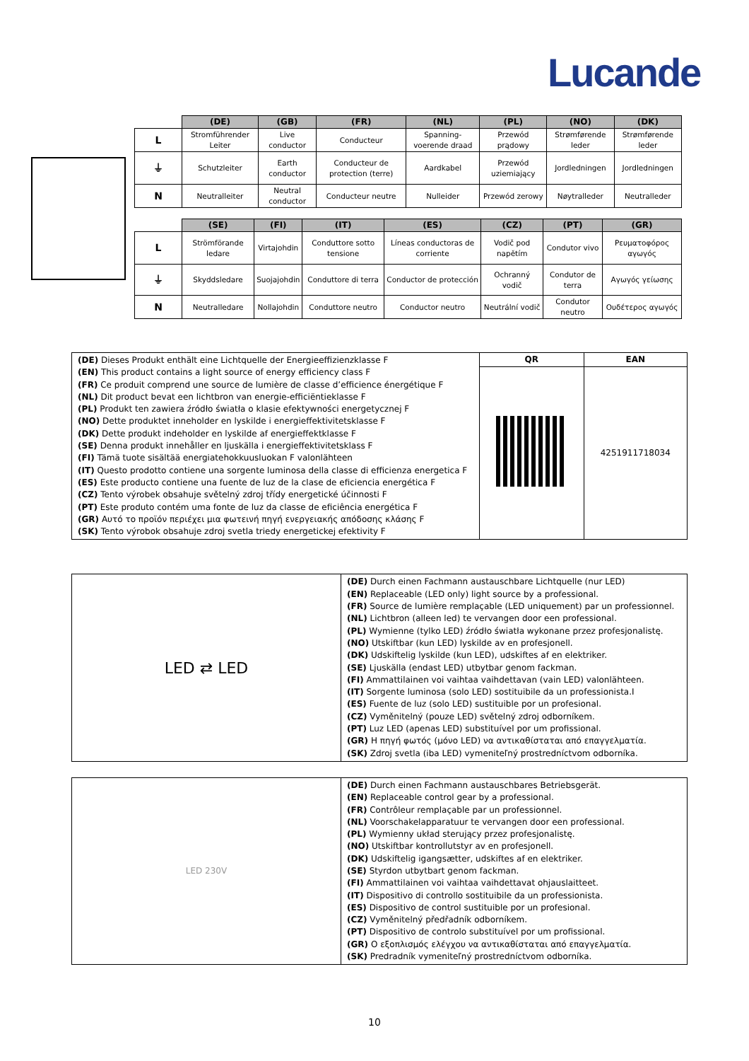Lucande
| | (DE) | (GB) | (FR) | (NL) | (PL) | (NO) | (DK) |
| --- | --- | --- | --- | --- | --- | --- | --- |
| L | Stromführender Leiter | Live conductor | Conducteur | Spanning-voerende draad | Przewód prądowy | Strømførende leder | Strømførende leder |
| ⏚ | Schutzleiter | Earth conductor | Conducteur de protection (terre) | Aardkabel | Przewód uziemiający | Jordledningen | Jordledningen |
| N | Neutralleiter | Neutral conductor | Conducteur neutre | Nulleider | Przewód zerowy | Nøytralleder | Neutralleder |
| | (SE) | (FI) | (IT) | (ES) | (CZ) | (PT) | (GR) |
| --- | --- | --- | --- | --- | --- | --- | --- |
| L | Strömförande ledare | Virtajohdin | Conduttore sotto tensione | Líneas conductoras de corriente | Vodič pod napětím | Condutor vivo | Ρευματοφόρος αγωγός |
| ⏚ | Skyddsledare | Suojajohdin | Conduttore di terra | Conductor de protección | Ochranný vodič | Condutor de terra | Αγωγός γείωσης |
| N | Neutralledare | Nollajohdin | Conduttore neutro | Conductor neutro | Neutrální vodič | Condutor neutro | Ουδέτερος αγωγός |
| (DE) Dieses Produkt enthält eine Lichtquelle der Energieeffizienzklasse F (EN) This product contains a light source of energy efficiency class F (FR) Ce produit comprend une source de lumière de classe d’efficience énergétique F (NL) Dit product bevat een lichtbron van energie-efficiëntieklasse F (PL) Produkt ten zawiera źródło światła o klasie efektywności energetycznej F (NO) Dette produktet inneholder en lyskilde i energieffektivitetsklasse F (DK) Dette produkt indeholder en lyskilde af energieffektklasse F (SE) Denna produkt innehåller en ljuskälla i energieffektivitetsklass F (FI) Tämä tuote sisältää energiatehokkuusluokan F valonlähteen (IT) Questo prodotto contiene una sorgente luminosa della classe di efficienza energetica F (ES) Este producto contiene una fuente de luz de la clase de eficiencia energética F (CZ) Tento výrobek obsahuje světelný zdroj třídy energetické účinnosti F (PT) Este produto contém uma fonte de luz da classe de eficiência energética F (GR) Αυτό το προϊόν περιέχει μια φωτεινή πηγή ενεργειακής απόδοσης κλάσης F (SK) Tento výrobok obsahuje zdroj svetla triedy energetickej efektivity F | QR | EAN |
| | | 4251911718034 |
| LED ⇄ LED | (DE) Durch einen Fachmann austauschbare Lichtquelle (nur LED) (EN) Replaceable (LED only) light source by a professional. (FR) Source de lumière remplaçable (LED uniquement) par un professionnel. (NL) Lichtbron (alleen led) te vervangen door een professional. (PL) Wymienne (tylko LED) źródło światła wykonane przez profesjonalistę. (NO) Utskiftbar (kun LED) lyskilde av en profesjonell. (DK) Udskiftelig lyskilde (kun LED), udskiftes af en elektriker. (SE) Ljuskälla (endast LED) utbytbar genom fackman. (FI) Ammattilainen voi vaihtaa vaihdettavan (vain LED) valonlähteen. (IT) Sorgente luminosa (solo LED) sostituibile da un professionista.I (ES) Fuente de luz (solo LED) sustituible por un profesional. (CZ) Vyměnitelný (pouze LED) světelný zdroj odborníkem. (PT) Luz LED (apenas LED) substituível por um profissional. (GR) Η πηγή φωτός (μόνο LED) να αντικαθίσταται από επαγγελματία. (SK) Zdroj svetla (iba LED) vymeniteľný prostredníctvom odborníka. |
| LED 230V | (DE) Durch einen Fachmann austauschbares Betriebsgerät. (EN) Replaceable control gear by a professional. (FR) Contrôleur remplaçable par un professionnel. (NL) Voorschakelapparatuur te vervangen door een professional. (PL) Wymienny układ sterujący przez profesjonalistę. (NO) Utskiftbar kontrollutstyr av en profesjonell. (DK) Udskiftelig igangsætter, udskiftes af en elektriker. (SE) Styrdon utbytbart genom fackman. (FI) Ammattilainen voi vaihtaa vaihdettavat ohjauslaitteet. (IT) Dispositivo di controllo sostituibile da un professionista. (ES) Dispositivo de control sustituible por un profesional. (CZ) Vyměnitelný předřadník odborníkem. (PT) Dispositivo de controlo substituível por um profissional. (GR) Ο εξοπλισμός ελέγχου να αντικαθίσταται από επαγγελματία. (SK) Predradník vymeniteľný prostredníctvom odborníka. |
10